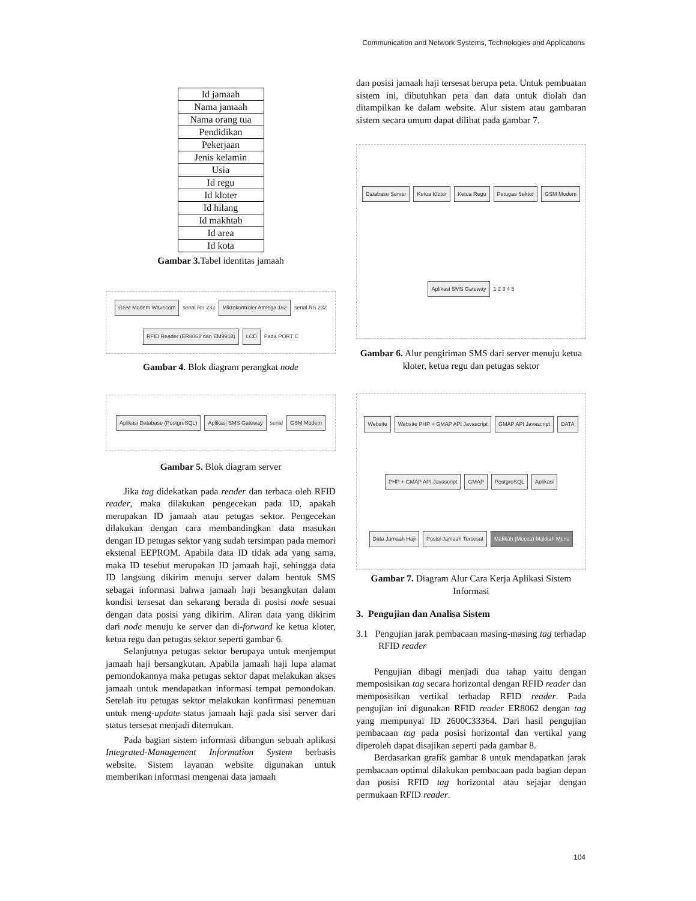Communication and Network Systems, Technologies and Applications
| Id jamaah |
| Nama jamaah |
| Nama orang tua |
| Pendidikan |
| Pekerjaan |
| Jenis kelamin |
| Usia |
| Id regu |
| Id kloter |
| Id hilang |
| Id makhtab |
| Id area |
| Id kota |
Gambar 3. Tabel identitas jamaah
GSM Modem Wavecom serial RS 232 Mikrokontroler Atmega 162 serial RS 232 RFID Reader (ER8062 dan EM9918) LCD Pada PORT C
Gambar 4. Blok diagram perangkat node
Aplikasi Database (PostgreSQL) Aplikasi SMS Gateway serial GSM Modem
Gambar 5. Blok diagram server
Jika tag didekatkan pada reader dan terbaca oleh RFID reader, maka dilakukan pengecekan pada ID, apakah merupakan ID jamaah atau petugas sektor. Pengecekan dilakukan dengan cara membandingkan data masukan dengan ID petugas sektor yang sudah tersimpan pada memori ekstenal EEPROM. Apabila data ID tidak ada yang sama, maka ID tesebut merupakan ID jamaah haji, sehingga data ID langsung dikirim menuju server dalam bentuk SMS sebagai informasi bahwa jamaah haji besangkutan dalam kondisi tersesat dan sekarang berada di posisi node sesuai dengan data posisi yang dikirim. Aliran data yang dikirim dari node menuju ke server dan di-forward ke ketua kloter, ketua regu dan petugas sektor seperti gambar 6.
Selanjutnya petugas sektor berupaya untuk menjemput jamaah haji bersangkutan. Apabila jamaah haji lupa alamat pemondokannya maka petugas sektor dapat melakukan akses jamaah untuk mendapatkan informasi tempat pemondokan. Setelah itu petugas sektor melakukan konfirmasi penemuan untuk meng-update status jamaah haji pada sisi server dari status tersesat menjadi ditemukan.
Pada bagian sistem informasi dibangun sebuah aplikasi Integrated-Management Information System berbasis website. Sistem layanan website digunakan untuk memberikan informasi mengenai data jamaah
dan posisi jamaah haji tersesat berupa peta. Untuk pembuatan sistem ini, dibutuhkan peta dan data untuk diolah dan ditampilkan ke dalam website. Alur sistem atau gambaran sistem secara umum dapat dilihat pada gambar 7.
Database Server Ketua Kloter Ketua Regu Petugas Sektor GSM Modem Aplikasi SMS Gateway 1 2 3 4 5
Gambar 6. Alur pengiriman SMS dari server menuju ketua kloter, ketua regu dan petugas sektor
Website Website PHP + GMAP API Javascript GMAP API Javascript DATA PHP + GMAP API Javascript GMAP PostgreSQL Aplikasi Data Jamaah Haji Posisi Jamaah Tersesat Makkah (Mecca) Makkah Mena
Gambar 7. Diagram Alur Cara Kerja Aplikasi Sistem Informasi
3. Pengujian dan Analisa Sistem
3.1 Pengujian jarak pembacaan masing-masing tag terhadap RFID reader
Pengujian dibagi menjadi dua tahap yaitu dengan memposisikan tag secara horizontal dengan RFID reader dan memposisikan vertikal terhadap RFID reader. Pada pengujian ini digunakan RFID reader ER8062 dengan tag yang mempunyai ID 2600C33364. Dari hasil pengujian pembacaan tag pada posisi horizontal dan vertikal yang diperoleh dapat disajikan seperti pada gambar 8.
Berdasarkan grafik gambar 8 untuk mendapatkan jarak pembacaan optimal dilakukan pembacaan pada bagian depan dan posisi RFID tag horizontal atau sejajar dengan permukaan RFID reader.
104